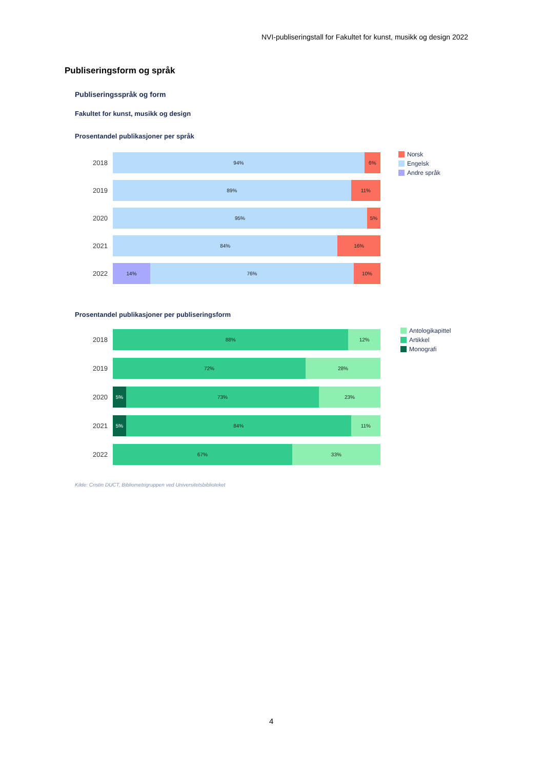NVI-publiseringstall for Fakultet for kunst, musikk og design 2022
Publiseringsform og språk
Publiseringsspråk og form
Fakultet for kunst, musikk og design
Prosentandel publikasjoner per språk
2018
94% 6%
2019
89% 11%
2020
95% 5%
2021
84% 16%
2022
14% 76% 10%
Norsk
Engelsk
Andre språk
Prosentandel publikasjoner per publiseringsform
2018
88% 12%
2019
72% 28%
2020
5% 73% 23%
2021
5% 84% 11%
2022
67% 33%
Antologikapittel
Artikkel
Monografi
Kilde: Cristin DUCT, Bibliometrigruppen ved Universitetsbiblioteket
4